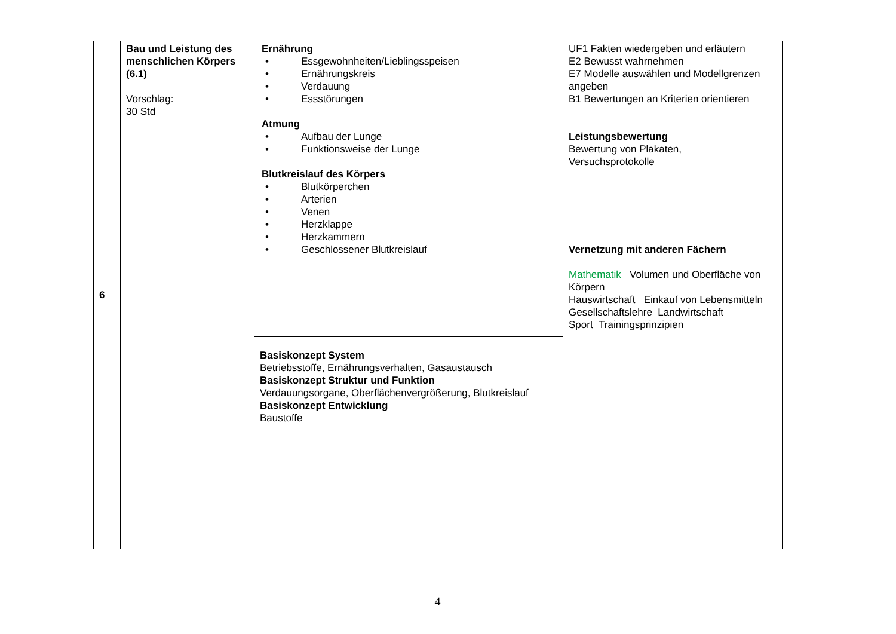| 6 | Bau und Leistung des menschlichen Körpers (6.1) Vorschlag: 30 Std | Ernährung • Essgewohnheiten/Lieblingsspeisen • Ernährungskreis • Verdauung • Essstörungen Atmung • Aufbau der Lunge • Funktionsweise der Lunge Blutkreislauf des Körpers • Blutkörperchen • Arterien • Venen • Herzklappe • Herzkammern • Geschlossener Blutkreislauf | UF1 Fakten wiedergeben und erläutern E2 Bewusst wahrnehmen E7 Modelle auswählen und Modellgrenzen angeben B1 Bewertungen an Kriterien orientieren Leistungsbewertung Bewertung von Plakaten, Versuchsprotokolle Vernetzung mit anderen Fächern Mathematik Volumen und Oberfläche von Körpern Hauswirtschaft Einkauf von Lebensmitteln Gesellschaftslehre Landwirtschaft Sport Trainingsprinzipien |
| | | Basiskonzept System Betriebsstoffe, Ernährungsverhalten, Gasaustausch Basiskonzept Struktur und Funktion Verdauungsorgane, Oberflächenvergrößerung, Blutkreislauf Basiskonzept Entwicklung Baustoffe | |
4